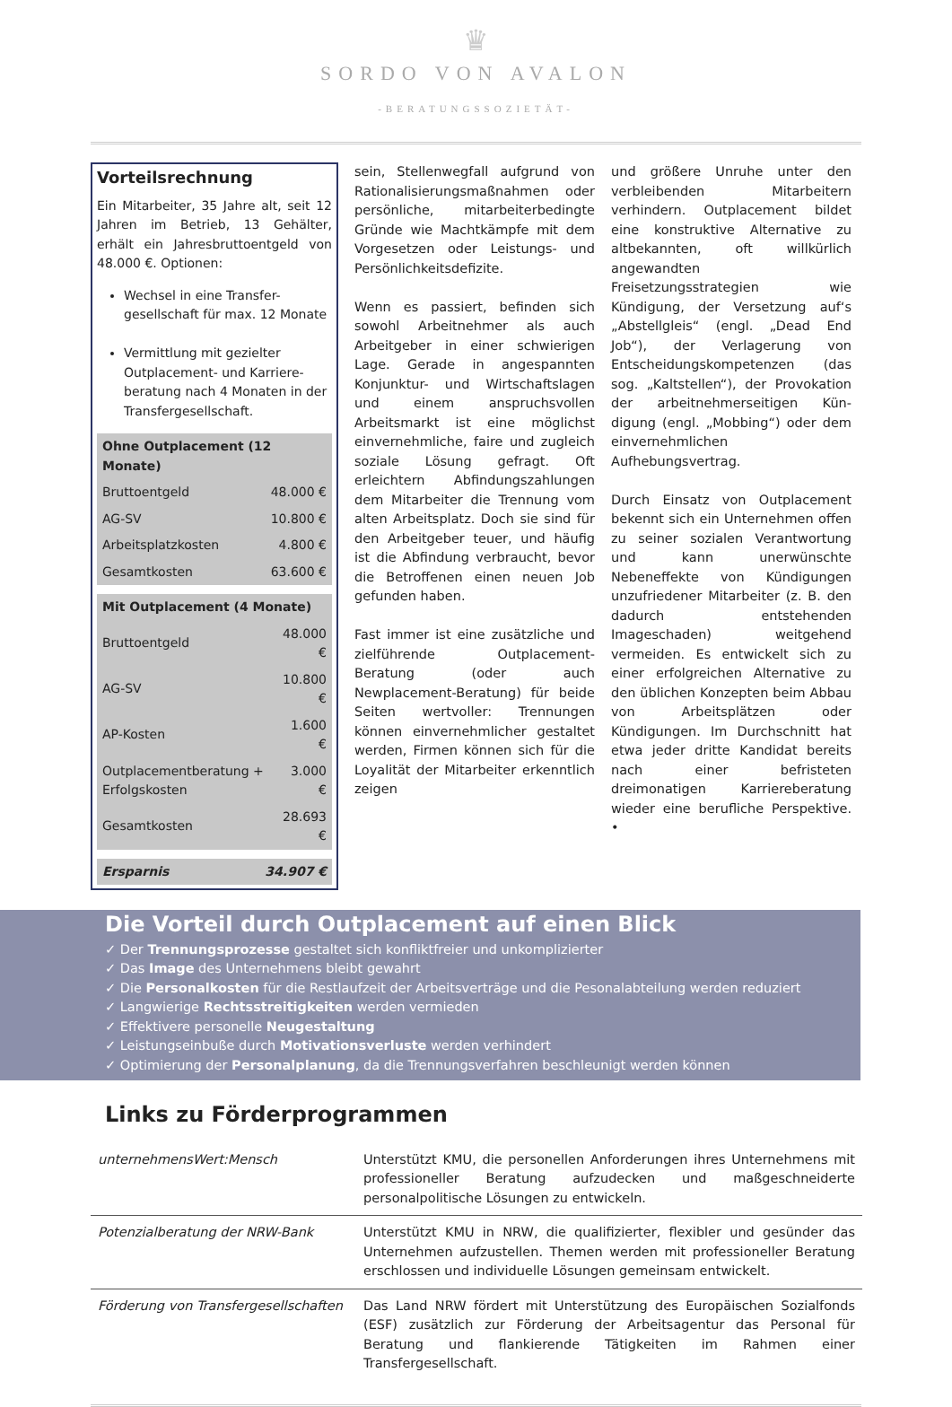♛
SORDO VON AVALON
-BERATUNGSSOZIETÄT-
Vorteilsrechnung
Ein Mitarbeiter, 35 Jahre alt, seit 12 Jahren im Betrieb, 13 Gehälter, erhält ein Jahresbruttoentgeld von 48.000 €. Optionen:
Wechsel in eine Transfer-gesellschaft für max. 12 Monate
Vermittlung mit gezielter Outplacement- und Karriere-beratung nach 4 Monaten in der Transfergesellschaft.
| Ohne Outplacement (12 Monate) | |
| --- | --- |
| Bruttoentgeld | 48.000 € |
| AG-SV | 10.800 € |
| Arbeitsplatzkosten | 4.800 € |
| Gesamtkosten | 63.600 € |
| Mit Outplacement (4 Monate) | |
| --- | --- |
| Bruttoentgeld | 48.000 € |
| AG-SV | 10.800 € |
| AP-Kosten | 1.600 € |
| Outplacementberatung + Erfolgskosten | 3.000 € |
| Gesamtkosten | 28.693 € |
| Ersparnis | 34.907 € |
sein, Stellenwegfall aufgrund von Rationalisierungsmaßnahmen oder persönliche, mitarbeiterbedingte Gründe wie Machtkämpfe mit dem Vorgesetzen oder Leistungs- und Persönlichkeitsdefizite.
Wenn es passiert, befinden sich sowohl Arbeitnehmer als auch Arbeitgeber in einer schwierigen Lage. Gerade in angespannten Konjunktur- und Wirtschaftslagen und einem anspruchsvollen Arbeitsmarkt ist eine möglichst einvernehmliche, faire und zugleich soziale Lösung gefragt. Oft erleichtern Abfindungszahlungen dem Mitarbeiter die Trennung vom alten Arbeitsplatz. Doch sie sind für den Arbeitgeber teuer, und häufig ist die Abfindung verbraucht, bevor die Betroffenen einen neuen Job gefunden haben.
Fast immer ist eine zusätzliche und zielführende Outplacement-Beratung (oder auch Newplacement-Beratung) für beide Seiten wertvoller: Trennungen können einvernehmlicher gestaltet werden, Firmen können sich für die Loyalität der Mitarbeiter erkenntlich zeigen
und größere Unruhe unter den verbleibenden Mitarbeitern verhindern. Outplacement bildet eine konstruktive Alternative zu altbekannten, oft willkürlich angewandten Freisetzungsstrategien wie Kündigung, der Versetzung auf‘s „Abstellgleis“ (engl. „Dead End Job“), der Verlagerung von Entscheidungskompetenzen (das sog. „Kaltstellen“), der Provokation der arbeitnehmerseitigen Kün-digung (engl. „Mobbing“) oder dem einvernehmlichen Aufhebungsvertrag.
Durch Einsatz von Outplacement bekennt sich ein Unternehmen offen zu seiner sozialen Verantwortung und kann unerwünschte Nebeneffekte von Kündigungen unzufriedener Mitarbeiter (z. B. den dadurch entstehenden Imageschaden) weitgehend vermeiden. Es entwickelt sich zu einer erfolgreichen Alternative zu den üblichen Konzepten beim Abbau von Arbeitsplätzen oder Kündigungen. Im Durchschnitt hat etwa jeder dritte Kandidat bereits nach einer befristeten dreimonatigen Karriereberatung wieder eine berufliche Perspektive. •
Die Vorteil durch Outplacement auf einen Blick
✓ Der Trennungsprozesse gestaltet sich konfliktfreier und unkomplizierter
✓ Das Image des Unternehmens bleibt gewahrt
✓ Die Personalkosten für die Restlaufzeit der Arbeitsverträge und die Pesonalabteilung werden reduziert
✓ Langwierige Rechtsstreitigkeiten werden vermieden
✓ Effektivere personelle Neugestaltung
✓ Leistungseinbuße durch Motivationsverluste werden verhindert
✓ Optimierung der Personalplanung, da die Trennungsverfahren beschleunigt werden können
Links zu Förderprogrammen
| unternehmensWert:Mensch | Unterstützt KMU, die personellen Anforderungen ihres Unternehmens mit professioneller Beratung aufzudecken und maßgeschneiderte personalpolitische Lösungen zu entwickeln. |
| Potenzialberatung der NRW-Bank | Unterstützt KMU in NRW, die qualifizierter, flexibler und gesünder das Unternehmen aufzustellen. Themen werden mit professioneller Beratung erschlossen und individuelle Lösungen gemeinsam entwickelt. |
| Förderung von Transfergesellschaften | Das Land NRW fördert mit Unterstützung des Europäischen Sozialfonds (ESF) zusätzlich zur Förderung der Arbeitsagentur das Personal für Beratung und flankierende Tätigkeiten im Rahmen einer Transfergesellschaft. |